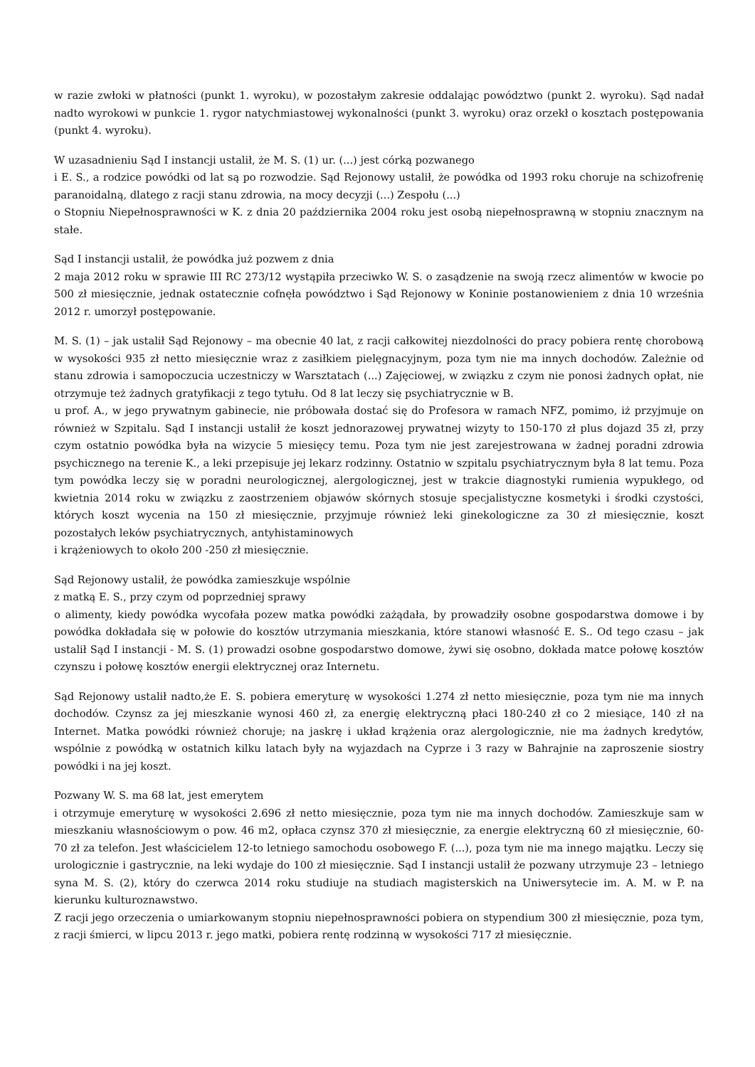w razie zwłoki w płatności (punkt 1. wyroku), w pozostałym zakresie oddalając powództwo (punkt 2. wyroku). Sąd nadał nadto wyrokowi w punkcie 1. rygor natychmiastowej wykonalności (punkt 3. wyroku) oraz orzekł o kosztach postępowania (punkt 4. wyroku).
W uzasadnieniu Sąd I instancji ustalił, że M. S. (1) ur. (...) jest córką pozwanego
i E. S., a rodzice powódki od lat są po rozwodzie. Sąd Rejonowy ustalił, że powódka od 1993 roku choruje na schizofrenię paranoidalną, dlatego z racji stanu zdrowia, na mocy decyzji (...) Zespołu (...)
o Stopniu Niepełnosprawności w K. z dnia 20 października 2004 roku jest osobą niepełnosprawną w stopniu znacznym na stałe.
Sąd I instancji ustalił, że powódka już pozwem z dnia
2 maja 2012 roku w sprawie III RC 273/12 wystąpiła przeciwko W. S. o zasądzenie na swoją rzecz alimentów w kwocie po 500 zł miesięcznie, jednak ostatecznie cofnęła powództwo i Sąd Rejonowy w Koninie postanowieniem z dnia 10 września 2012 r. umorzył postępowanie.
M. S. (1) – jak ustalił Sąd Rejonowy – ma obecnie 40 lat, z racji całkowitej niezdolności do pracy pobiera rentę chorobową w wysokości 935 zł netto miesięcznie wraz z zasiłkiem pielęgnacyjnym, poza tym nie ma innych dochodów. Zależnie od stanu zdrowia i samopoczucia uczestniczy w Warsztatach (...) Zajęciowej, w związku z czym nie ponosi żadnych opłat, nie otrzymuje też żadnych gratyfikacji z tego tytułu. Od 8 lat leczy się psychiatrycznie w B.
u prof. A., w jego prywatnym gabinecie, nie próbowała dostać się do Profesora w ramach NFZ, pomimo, iż przyjmuje on również w Szpitalu. Sąd I instancji ustalił że koszt jednorazowej prywatnej wizyty to 150-170 zł plus dojazd 35 zł, przy czym ostatnio powódka była na wizycie 5 miesięcy temu. Poza tym nie jest zarejestrowana w żadnej poradni zdrowia psychicznego na terenie K., a leki przepisuje jej lekarz rodzinny. Ostatnio w szpitalu psychiatrycznym była 8 lat temu. Poza tym powódka leczy się w poradni neurologicznej, alergologicznej, jest w trakcie diagnostyki rumienia wypukłego, od kwietnia 2014 roku w związku z zaostrzeniem objawów skórnych stosuje specjalistyczne kosmetyki i środki czystości, których koszt wycenia na 150 zł miesięcznie, przyjmuje również leki ginekologiczne za 30 zł miesięcznie, koszt pozostałych leków psychiatrycznych, antyhistaminowych
i krążeniowych to około 200 -250 zł miesięcznie.
Sąd Rejonowy ustalił, że powódka zamieszkuje wspólnie
z matką E. S., przy czym od poprzedniej sprawy
o alimenty, kiedy powódka wycofała pozew matka powódki zażądała, by prowadziły osobne gospodarstwa domowe i by powódka dokładała się w połowie do kosztów utrzymania mieszkania, które stanowi własność E. S.. Od tego czasu – jak ustalił Sąd I instancji - M. S. (1) prowadzi osobne gospodarstwo domowe, żywi się osobno, dokłada matce połowę kosztów czynszu i połowę kosztów energii elektrycznej oraz Internetu.
Sąd Rejonowy ustalił nadto,że E. S. pobiera emeryturę w wysokości 1.274 zł netto miesięcznie, poza tym nie ma innych dochodów. Czynsz za jej mieszkanie wynosi 460 zł, za energię elektryczną płaci 180-240 zł co 2 miesiące, 140 zł na Internet. Matka powódki również choruje; na jaskrę i układ krążenia oraz alergologicznie, nie ma żadnych kredytów, wspólnie z powódką w ostatnich kilku latach były na wyjazdach na Cyprze i 3 razy w Bahrajnie na zaproszenie siostry powódki i na jej koszt.
Pozwany W. S. ma 68 lat, jest emerytem
i otrzymuje emeryturę w wysokości 2.696 zł netto miesięcznie, poza tym nie ma innych dochodów. Zamieszkuje sam w mieszkaniu własnościowym o pow. 46 m2, opłaca czynsz 370 zł miesięcznie, za energie elektryczną 60 zł miesięcznie, 60-70 zł za telefon. Jest właścicielem 12-to letniego samochodu osobowego F. (...), poza tym nie ma innego majątku. Leczy się urologicznie i gastrycznie, na leki wydaje do 100 zł miesięcznie. Sąd I instancji ustalił że pozwany utrzymuje 23 – letniego syna M. S. (2), który do czerwca 2014 roku studiuje na studiach magisterskich na Uniwersytecie im. A. M. w P. na kierunku kulturoznawstwo.
Z racji jego orzeczenia o umiarkowanym stopniu niepełnosprawności pobiera on stypendium 300 zł miesięcznie, poza tym, z racji śmierci, w lipcu 2013 r. jego matki, pobiera rentę rodzinną w wysokości 717 zł miesięcznie.